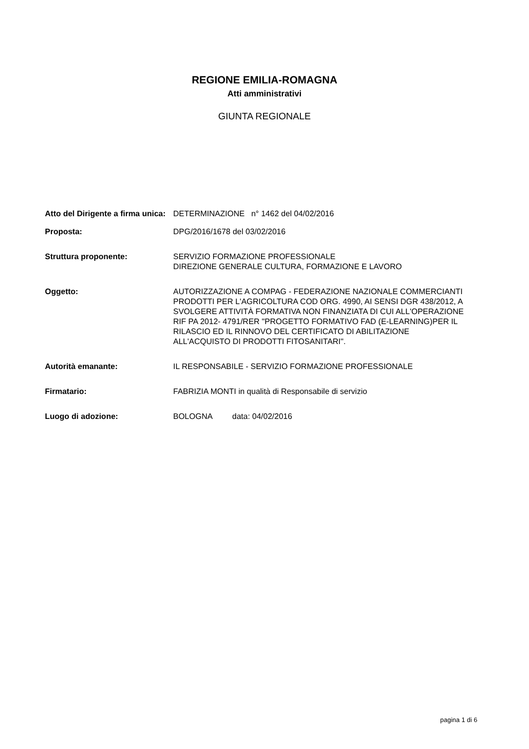REGIONE EMILIA-ROMAGNA
Atti amministrativi
GIUNTA REGIONALE
| Atto del Dirigente a firma unica: | DETERMINAZIONE n° 1462 del 04/02/2016 |
| Proposta: | DPG/2016/1678 del 03/02/2016 |
| Struttura proponente: | SERVIZIO FORMAZIONE PROFESSIONALE DIREZIONE GENERALE CULTURA, FORMAZIONE E LAVORO |
| Oggetto: | AUTORIZZAZIONE A COMPAG - FEDERAZIONE NAZIONALE COMMERCIANTI PRODOTTI PER L'AGRICOLTURA COD ORG. 4990, AI SENSI DGR 438/2012, A SVOLGERE ATTIVITÀ FORMATIVA NON FINANZIATA DI CUI ALL'OPERAZIONE RIF PA 2012- 4791/RER "PROGETTO FORMATIVO FAD (E-LEARNING)PER IL RILASCIO ED IL RINNOVO DEL CERTIFICATO DI ABILITAZIONE ALL'ACQUISTO DI PRODOTTI FITOSANITARI". |
| Autorità emanante: | IL RESPONSABILE - SERVIZIO FORMAZIONE PROFESSIONALE |
| Firmatario: | FABRIZIA MONTI in qualità di Responsabile di servizio |
| Luogo di adozione: | BOLOGNA data: 04/02/2016 |
pagina 1 di 6